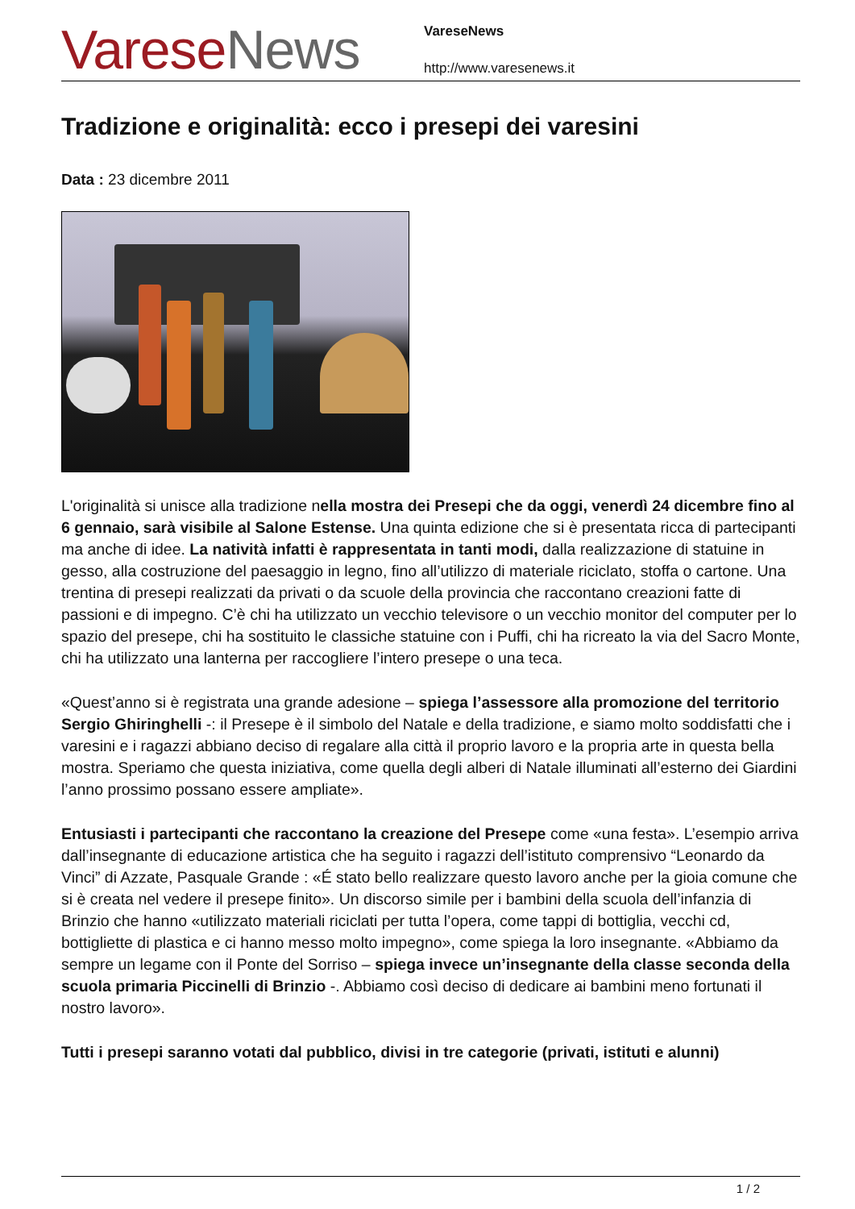Varese News
VareseNews
http://www.varesenews.it
Tradizione e originalità: ecco i presepi dei varesini
Data : 23 dicembre 2011
L'originalità si unisce alla tradizione nella mostra dei Presepi che da oggi, venerdì 24 dicembre fino al 6 gennaio, sarà visibile al Salone Estense. Una quinta edizione che si è presentata ricca di partecipanti ma anche di idee. La natività infatti è rappresentata in tanti modi, dalla realizzazione di statuine in gesso, alla costruzione del paesaggio in legno, fino all’utilizzo di materiale riciclato, stoffa o cartone. Una trentina di presepi realizzati da privati o da scuole della provincia che raccontano creazioni fatte di passioni e di impegno. C’è chi ha utilizzato un vecchio televisore o un vecchio monitor del computer per lo spazio del presepe, chi ha sostituito le classiche statuine con i Puffi, chi ha ricreato la via del Sacro Monte, chi ha utilizzato una lanterna per raccogliere l’intero presepe o una teca.
«Quest’anno si è registrata una grande adesione – spiega l’assessore alla promozione del territorio Sergio Ghiringhelli -: il Presepe è il simbolo del Natale e della tradizione, e siamo molto soddisfatti che i varesini e i ragazzi abbiano deciso di regalare alla città il proprio lavoro e la propria arte in questa bella mostra. Speriamo che questa iniziativa, come quella degli alberi di Natale illuminati all’esterno dei Giardini l’anno prossimo possano essere ampliate».
Entusiasti i partecipanti che raccontano la creazione del Presepe come «una festa». L’esempio arriva dall’insegnante di educazione artistica che ha seguito i ragazzi dell’istituto comprensivo “Leonardo da Vinci” di Azzate, Pasquale Grande : «É stato bello realizzare questo lavoro anche per la gioia comune che si è creata nel vedere il presepe finito». Un discorso simile per i bambini della scuola dell’infanzia di Brinzio che hanno «utilizzato materiali riciclati per tutta l’opera, come tappi di bottiglia, vecchi cd, bottigliette di plastica e ci hanno messo molto impegno», come spiega la loro insegnante. «Abbiamo da sempre un legame con il Ponte del Sorriso – spiega invece un’insegnante della classe seconda della scuola primaria Piccinelli di Brinzio -. Abbiamo così deciso di dedicare ai bambini meno fortunati il nostro lavoro».
Tutti i presepi saranno votati dal pubblico, divisi in tre categorie (privati, istituti e alunni)
1 / 2